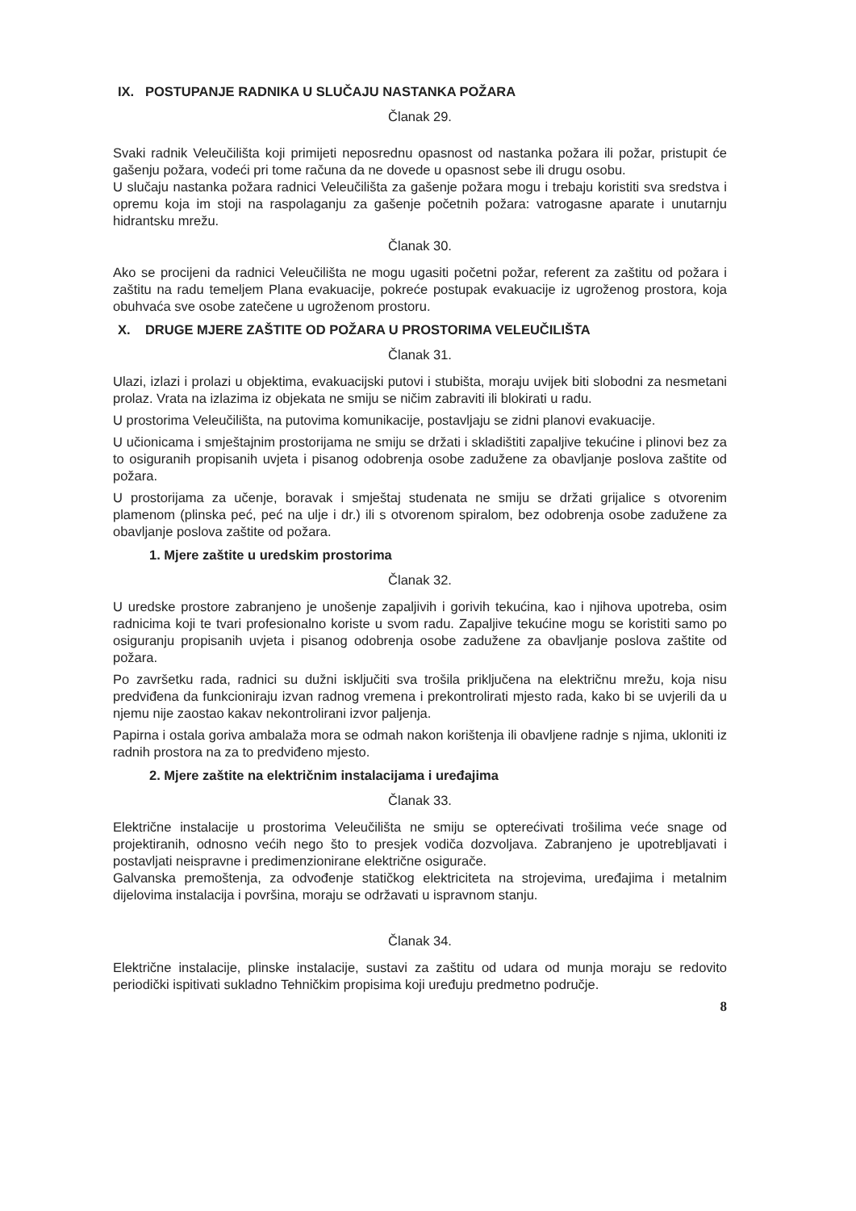IX. POSTUPANJE RADNIKA U SLUČAJU NASTANKA POŽARA
Članak 29.
Svaki radnik Veleučilišta koji primijeti neposrednu opasnost od nastanka požara ili požar, pristupit će gašenju požara, vodeći pri tome računa da ne dovede u opasnost sebe ili drugu osobu.
U slučaju nastanka požara radnici Veleučilišta za gašenje požara mogu i trebaju koristiti sva sredstva i opremu koja im stoji na raspolaganju za gašenje početnih požara: vatrogasne aparate i unutarnju hidrantsku mrežu.
Članak 30.
Ako se procijeni da radnici Veleučilišta ne mogu ugasiti početni požar, referent za zaštitu od požara i zaštitu na radu temeljem Plana evakuacije, pokreće postupak evakuacije iz ugroženog prostora, koja obuhvaća sve osobe zatečene u ugroženom prostoru.
X. DRUGE MJERE ZAŠTITE OD POŽARA U PROSTORIMA VELEUČILIŠTA
Članak 31.
Ulazi, izlazi i prolazi u objektima, evakuacijski putovi i stubišta, moraju uvijek biti slobodni za nesmetani prolaz. Vrata na izlazima iz objekata ne smiju se ničim zabraviti ili blokirati u radu.
U prostorima Veleučilišta, na putovima komunikacije, postavljaju se zidni planovi evakuacije.
U učionicama i smještajnim prostorijama ne smiju se držati i skladištiti zapaljive tekućine i plinovi bez za to osiguranih propisanih uvjeta i pisanog odobrenja osobe zadužene za obavljanje poslova zaštite od požara.
U prostorijama za učenje, boravak i smještaj studenata ne smiju se držati grijalice s otvorenim plamenom (plinska peć, peć na ulje i dr.) ili s otvorenom spiralom, bez odobrenja osobe zadužene za obavljanje poslova zaštite od požara.
1. Mjere zaštite u uredskim prostorima
Članak 32.
U uredske prostore zabranjeno je unošenje zapaljivih i gorivih tekućina, kao i njihova upotreba, osim radnicima koji te tvari profesionalno koriste u svom radu. Zapaljive tekućine mogu se koristiti samo po osiguranju propisanih uvjeta i pisanog odobrenja osobe zadužene za obavljanje poslova zaštite od požara.
Po završetku rada, radnici su dužni isključiti sva trošila priključena na električnu mrežu, koja nisu predviđena da funkcioniraju izvan radnog vremena i prekontrolirati mjesto rada, kako bi se uvjerili da u njemu nije zaostao kakav nekontrolirani izvor paljenja.
Papirna i ostala goriva ambalaža mora se odmah nakon korištenja ili obavljene radnje s njima, ukloniti iz radnih prostora na za to predviđeno mjesto.
2. Mjere zaštite na električnim instalacijama i uređajima
Članak 33.
Električne instalacije u prostorima Veleučilišta ne smiju se opterećivati trošilima veće snage od projektiranih, odnosno većih nego što to presjek vodiča dozvoljava. Zabranjeno je upotrebljavati i postavljati neispravne i predimenzionirane električne osigurače.
Galvanska premoštenja, za odvođenje statičkog elektriciteta na strojevima, uređajima i metalnim dijelovima instalacija i površina, moraju se održavati u ispravnom stanju.
Članak 34.
Električne instalacije, plinske instalacije, sustavi za zaštitu od udara od munja moraju se redovito periodički ispitivati sukladno Tehničkim propisima koji uređuju predmetno područje.
8